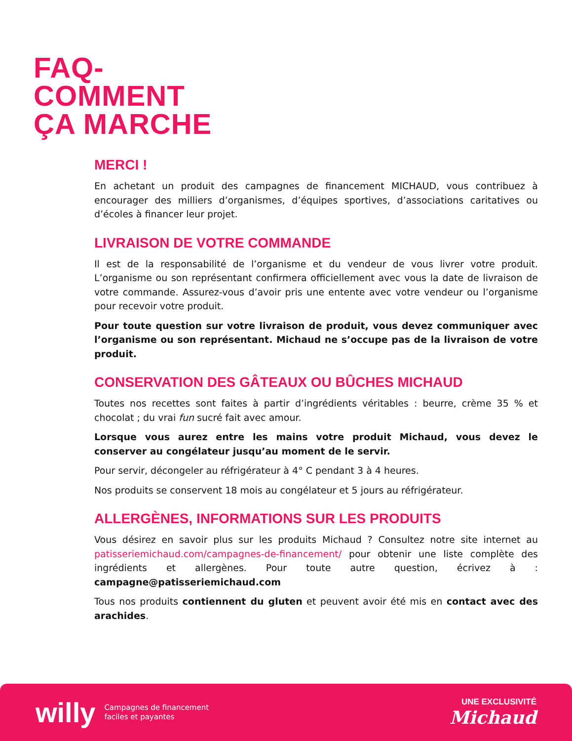FAQ-
COMMENT
ÇA MARCHE
MERCI !
En achetant un produit des campagnes de financement MICHAUD, vous contribuez à encourager des milliers d’organismes, d’équipes sportives, d’associations caritatives ou d’écoles à financer leur projet.
LIVRAISON DE VOTRE COMMANDE
Il est de la responsabilité de l’organisme et du vendeur de vous livrer votre produit. L’organisme ou son représentant confirmera officiellement avec vous la date de livraison de votre commande. Assurez-vous d’avoir pris une entente avec votre vendeur ou l’organisme pour recevoir votre produit.
Pour toute question sur votre livraison de produit, vous devez communiquer avec l’organisme ou son représentant. Michaud ne s’occupe pas de la livraison de votre produit.
CONSERVATION DES GÂTEAUX OU BÛCHES MICHAUD
Toutes nos recettes sont faites à partir d’ingrédients véritables : beurre, crème 35 % et chocolat ; du vrai fun sucré fait avec amour.
Lorsque vous aurez entre les mains votre produit Michaud, vous devez le conserver au congélateur jusqu’au moment de le servir.
Pour servir, décongeler au réfrigérateur à 4° C pendant 3 à 4 heures.
Nos produits se conservent 18 mois au congélateur et 5 jours au réfrigérateur.
ALLERGÈNES, INFORMATIONS SUR LES PRODUITS
Vous désirez en savoir plus sur les produits Michaud ? Consultez notre site internet au patisseriemichaud.com/campagnes-de-financement/ pour obtenir une liste complète des ingrédients et allergènes. Pour toute autre question, écrivez à : campagne@patisseriemichaud.com
Tous nos produits contiennent du gluten et peuvent avoir été mis en contact avec des arachides.
willy Campagnes de financement
faciles et payantes
UNE EXCLUSIVITÉ
Michaud